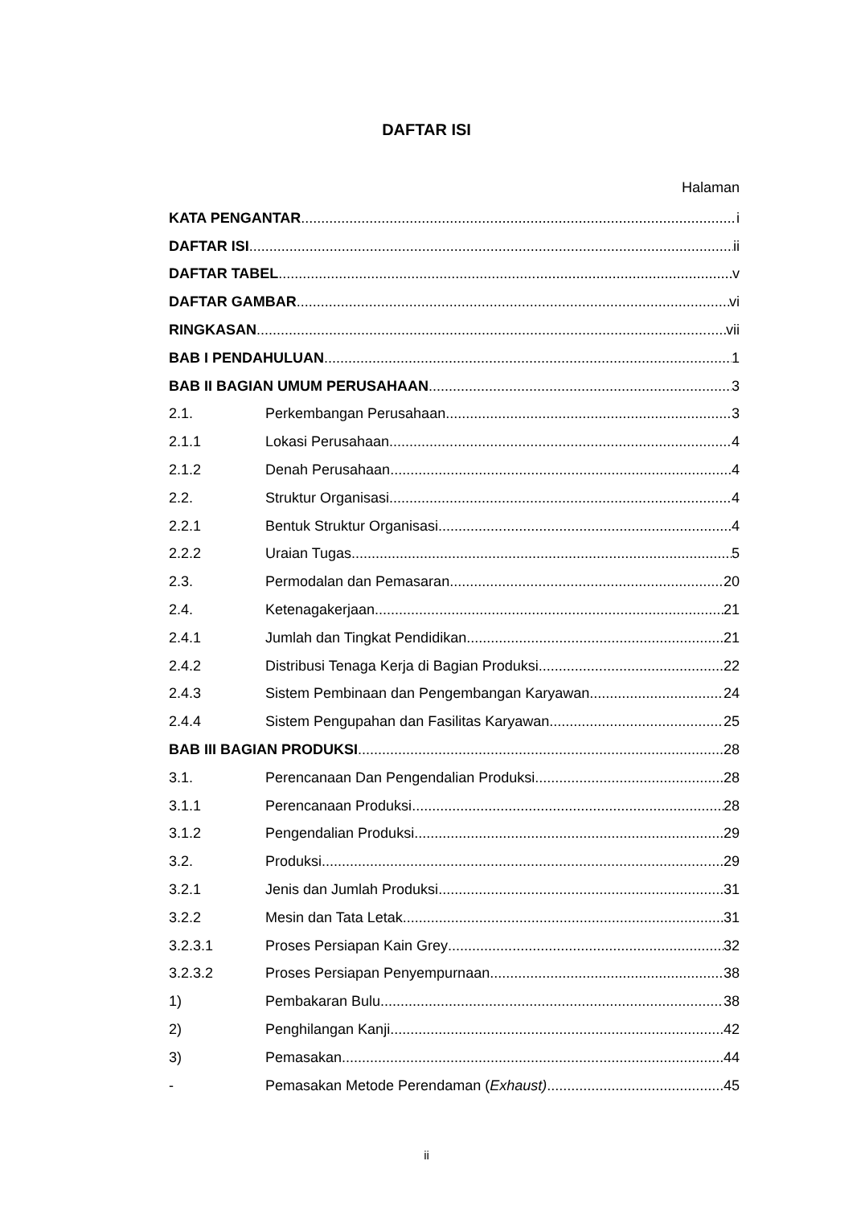DAFTAR ISI
Halaman
KATA PENGANTAR i
DAFTAR ISI ii
DAFTAR TABEL v
DAFTAR GAMBAR vi
RINGKASAN vii
BAB I PENDAHULUAN 1
BAB II BAGIAN UMUM PERUSAHAAN 3
2.1. Perkembangan Perusahaan 3
2.1.1 Lokasi Perusahaan 4
2.1.2 Denah Perusahaan 4
2.2. Struktur Organisasi 4
2.2.1 Bentuk Struktur Organisasi 4
2.2.2 Uraian Tugas 5
2.3. Permodalan dan Pemasaran 20
2.4. Ketenagakerjaan 21
2.4.1 Jumlah dan Tingkat Pendidikan 21
2.4.2 Distribusi Tenaga Kerja di Bagian Produksi 22
2.4.3 Sistem Pembinaan dan Pengembangan Karyawan 24
2.4.4 Sistem Pengupahan dan Fasilitas Karyawan 25
BAB III BAGIAN PRODUKSI 28
3.1. Perencanaan Dan Pengendalian Produksi 28
3.1.1 Perencanaan Produksi 28
3.1.2 Pengendalian Produksi 29
3.2. Produksi 29
3.2.1 Jenis dan Jumlah Produksi 31
3.2.2 Mesin dan Tata Letak 31
3.2.3.1 Proses Persiapan Kain Grey 32
3.2.3.2 Proses Persiapan Penyempurnaan 38
1) Pembakaran Bulu 38
2) Penghilangan Kanji 42
3) Pemasakan 44
- Pemasakan Metode Perendaman (Exhaust) 45
ii